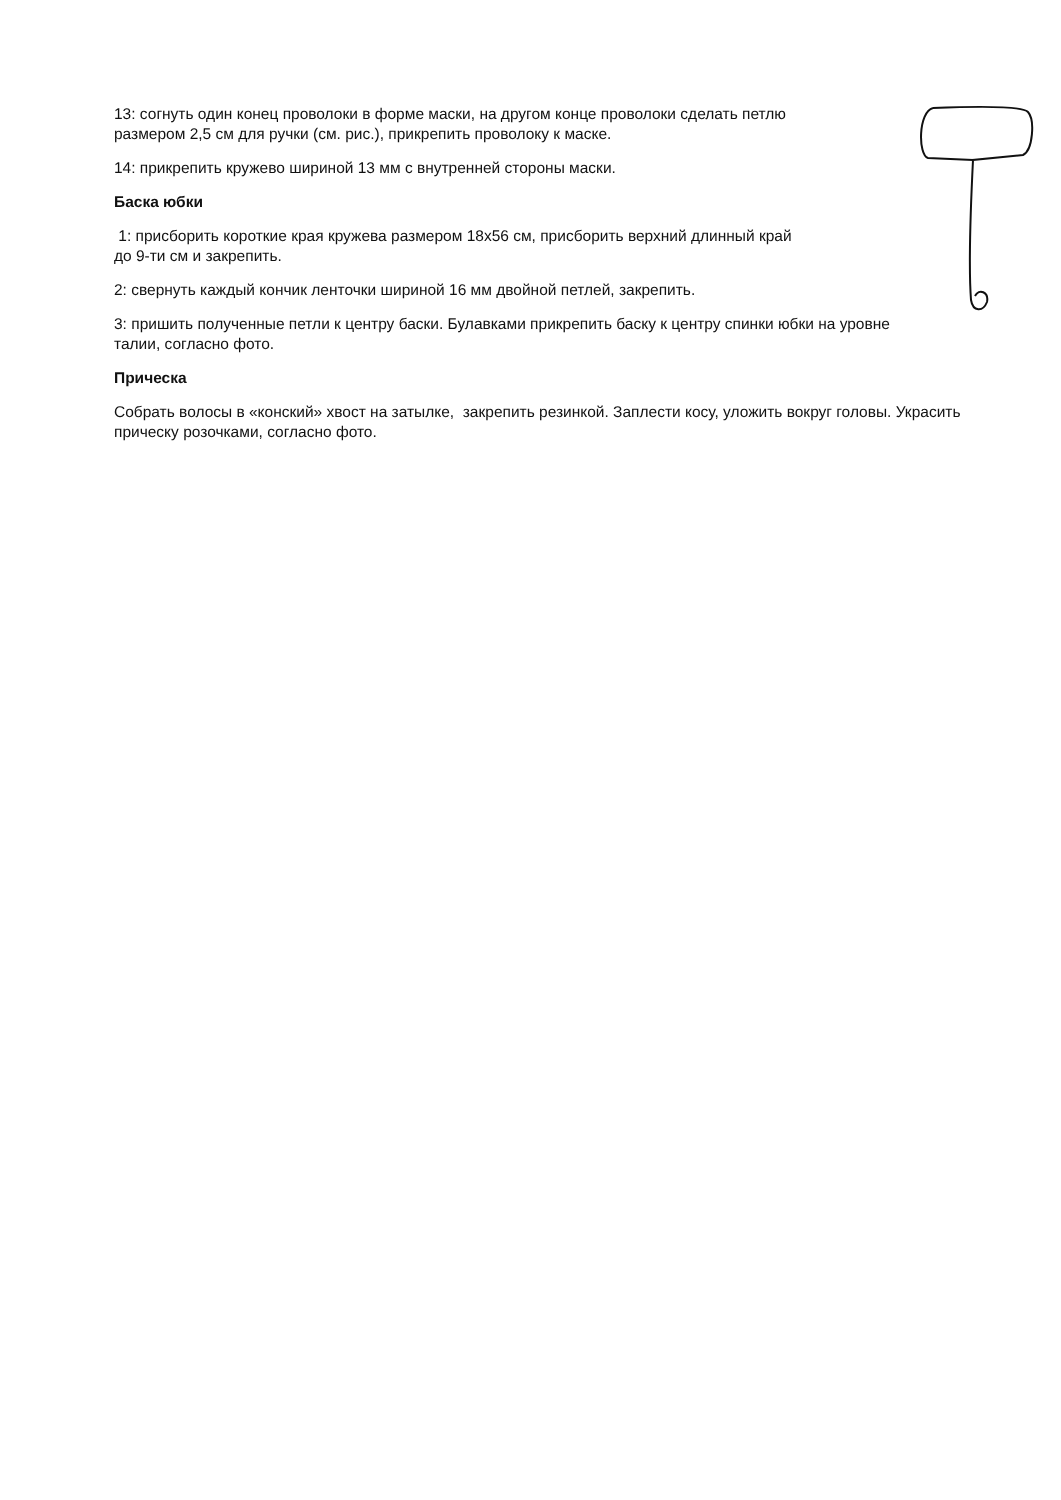13: согнуть один конец проволоки в форме маски, на другом конце проволоки сделать петлю размером 2,5 см для ручки (см. рис.), прикрепить проволоку к маске.
14: прикрепить кружево шириной 13 мм с внутренней стороны маски.
Баска юбки
1: присборить короткие края кружева размером 18х56 см, присборить верхний длинный край до 9-ти см и закрепить.
2: свернуть каждый кончик ленточки шириной 16 мм двойной петлей, закрепить.
3: пришить полученные петли к центру баски. Булавками прикрепить баску к центру спинки юбки на уровне талии, согласно фото.
Прическа
Собрать волосы в «конский» хвост на затылке, закрепить резинкой. Заплести косу, уложить вокруг головы. Украсить прическу розочками, согласно фото.